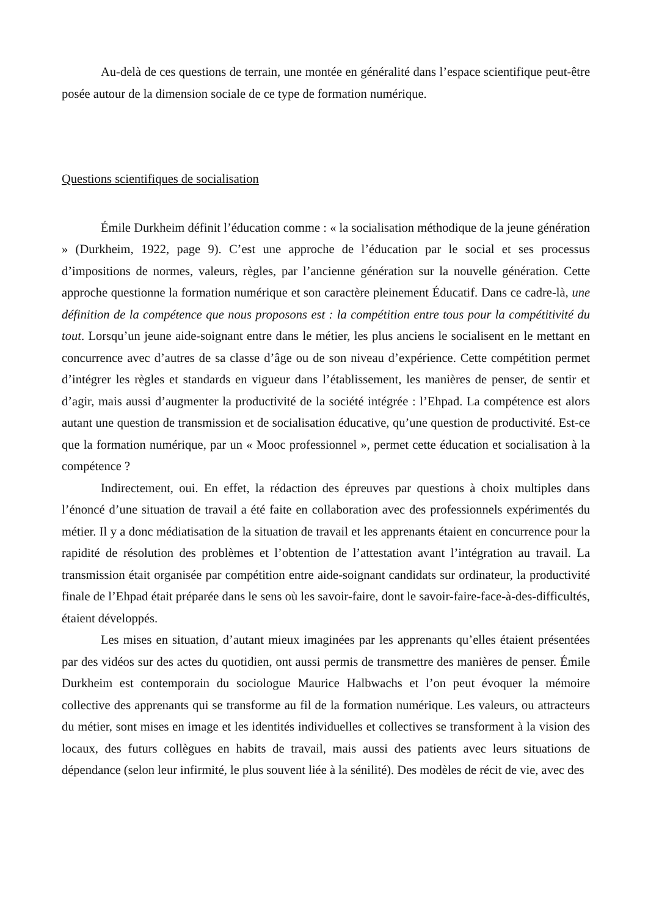Au-delà de ces questions de terrain, une montée en généralité dans l’espace scientifique peut-être posée autour de la dimension sociale de ce type de formation numérique.
Questions scientifiques de socialisation
Émile Durkheim définit l’éducation comme : « la socialisation méthodique de la jeune génération » (Durkheim, 1922, page 9). C’est une approche de l’éducation par le social et ses processus d’impositions de normes, valeurs, règles, par l’ancienne génération sur la nouvelle génération. Cette approche questionne la formation numérique et son caractère pleinement Éducatif. Dans ce cadre-là, une définition de la compétence que nous proposons est : la compétition entre tous pour la compétitivité du tout. Lorsqu’un jeune aide-soignant entre dans le métier, les plus anciens le socialisent en le mettant en concurrence avec d’autres de sa classe d’âge ou de son niveau d’expérience. Cette compétition permet d’intégrer les règles et standards en vigueur dans l’établissement, les manières de penser, de sentir et d’agir, mais aussi d’augmenter la productivité de la société intégrée : l’Ehpad. La compétence est alors autant une question de transmission et de socialisation éducative, qu’une question de productivité. Est-ce que la formation numérique, par un « Mooc professionnel », permet cette éducation et socialisation à la compétence ?
Indirectement, oui. En effet, la rédaction des épreuves par questions à choix multiples dans l’énoncé d’une situation de travail a été faite en collaboration avec des professionnels expérimentés du métier. Il y a donc médiatisation de la situation de travail et les apprenants étaient en concurrence pour la rapidité de résolution des problèmes et l’obtention de l’attestation avant l’intégration au travail. La transmission était organisée par compétition entre aide-soignant candidats sur ordinateur, la productivité finale de l’Ehpad était préparée dans le sens où les savoir-faire, dont le savoir-faire-face-à-des-difficultés, étaient développés.
Les mises en situation, d’autant mieux imaginées par les apprenants qu’elles étaient présentées par des vidéos sur des actes du quotidien, ont aussi permis de transmettre des manières de penser. Émile Durkheim est contemporain du sociologue Maurice Halbwachs et l’on peut évoquer la mémoire collective des apprenants qui se transforme au fil de la formation numérique. Les valeurs, ou attracteurs du métier, sont mises en image et les identités individuelles et collectives se transforment à la vision des locaux, des futurs collègues en habits de travail, mais aussi des patients avec leurs situations de dépendance (selon leur infirmité, le plus souvent liée à la sénilité). Des modèles de récit de vie, avec des